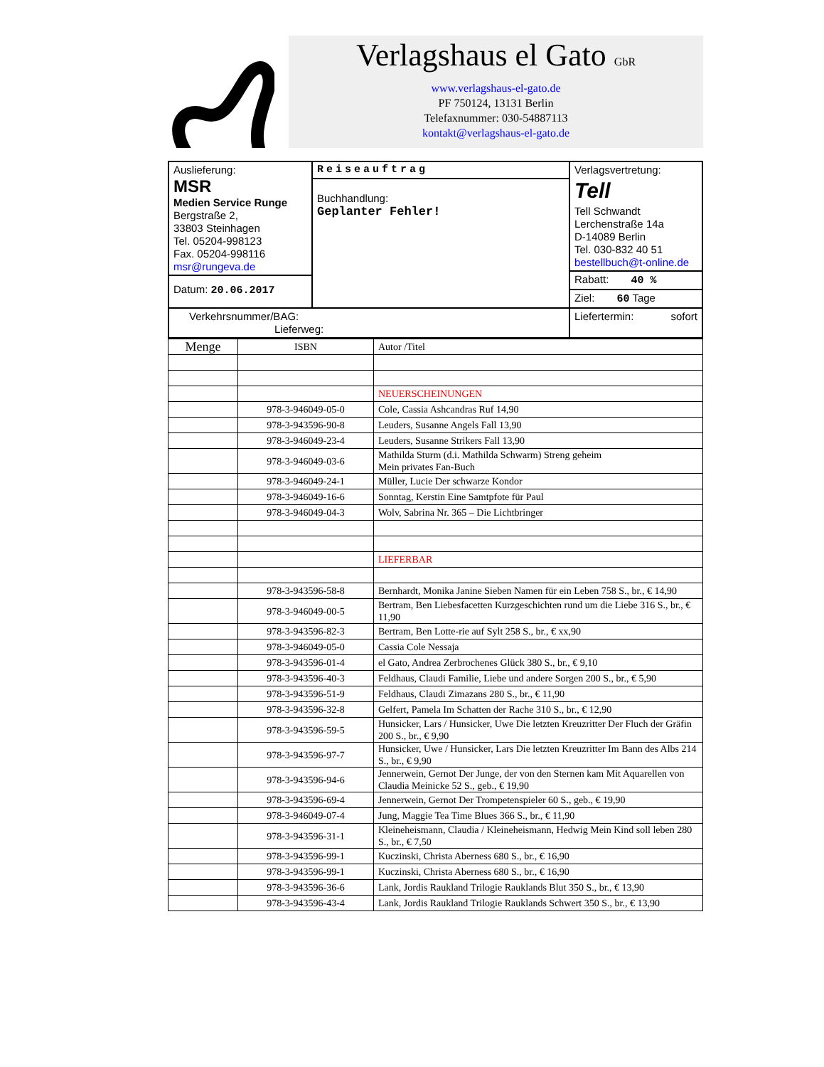Verlagshaus el Gato GbR
www.verlagshaus-el-gato.de
PF 750124, 13131 Berlin
Telefaxnummer: 030-54887113
kontakt@verlagshaus-el-gato.de
Auslieferung:
MSR
Medien Service Runge
Bergstraße 2,
33803 Steinhagen
Tel. 05204-998123
Fax. 05204-998116
msr@rungeva.de
Datum: 20.06.2017
Reiseauftrag
Buchhandlung:
Geplanter Fehler!
Verlagsvertretung:
Tell
Tell Schwandt
Lerchenstraße 14a
D-14089 Berlin
Tel. 030-832 40 51
bestellbuch@t-online.de
Rabatt: 40 %
Ziel: 60 Tage
Verkehrsnummer/BAG:
Lieferweg:
Liefertermin: sofort
| Menge | ISBN | Autor /Titel |
| --- | --- | --- |
| | | NEUERSCHEINUNGEN |
| | 978-3-946049-05-0 | Cole, Cassia Ashcandras Ruf 14,90 |
| | 978-3-943596-90-8 | Leuders, Susanne Angels Fall 13,90 |
| | 978-3-946049-23-4 | Leuders, Susanne Strikers Fall 13,90 |
| | 978-3-946049-03-6 | Mathilda Sturm (d.i. Mathilda Schwarm) Streng geheim Mein privates Fan-Buch |
| | 978-3-946049-24-1 | Müller, Lucie Der schwarze Kondor |
| | 978-3-946049-16-6 | Sonntag, Kerstin Eine Samtpfote für Paul |
| | 978-3-946049-04-3 | Wolv, Sabrina Nr. 365 – Die Lichtbringer |
| | | LIEFERBAR |
| | 978-3-943596-58-8 | Bernhardt, Monika Janine Sieben Namen für ein Leben 758 S., br., € 14,90 |
| | 978-3-946049-00-5 | Bertram, Ben Liebesfacetten Kurzgeschichten rund um die Liebe 316 S., br., € 11,90 |
| | 978-3-943596-82-3 | Bertram, Ben Lotte-rie auf Sylt 258 S., br., € xx,90 |
| | 978-3-946049-05-0 | Cassia Cole Nessaja |
| | 978-3-943596-01-4 | el Gato, Andrea Zerbrochenes Glück 380 S., br., € 9,10 |
| | 978-3-943596-40-3 | Feldhaus, Claudi Familie, Liebe und andere Sorgen 200 S., br., € 5,90 |
| | 978-3-943596-51-9 | Feldhaus, Claudi Zimazans 280 S., br., € 11,90 |
| | 978-3-943596-32-8 | Gelfert, Pamela Im Schatten der Rache 310 S., br., € 12,90 |
| | 978-3-943596-59-5 | Hunsicker, Lars / Hunsicker, Uwe Die letzten Kreuzritter Der Fluch der Gräfin 200 S., br., € 9,90 |
| | 978-3-943596-97-7 | Hunsicker, Uwe / Hunsicker, Lars Die letzten Kreuzritter Im Bann des Albs 214 S., br., € 9,90 |
| | 978-3-943596-94-6 | Jennerwein, Gernot Der Junge, der von den Sternen kam Mit Aquarellen von Claudia Meinicke 52 S., geb., € 19,90 |
| | 978-3-943596-69-4 | Jennerwein, Gernot Der Trompetenspieler 60 S., geb., € 19,90 |
| | 978-3-946049-07-4 | Jung, Maggie Tea Time Blues 366 S., br., € 11,90 |
| | 978-3-943596-31-1 | Kleineheismann, Claudia / Kleineheismann, Hedwig Mein Kind soll leben 280 S., br., € 7,50 |
| | 978-3-943596-99-1 | Kuczinski, Christa Aberness 680 S., br., € 16,90 |
| | 978-3-943596-99-1 | Kuczinski, Christa Aberness 680 S., br., € 16,90 |
| | 978-3-943596-36-6 | Lank, Jordis Raukland Trilogie Rauklands Blut 350 S., br., € 13,90 |
| | 978-3-943596-43-4 | Lank, Jordis Raukland Trilogie Rauklands Schwert 350 S., br., € 13,90 |